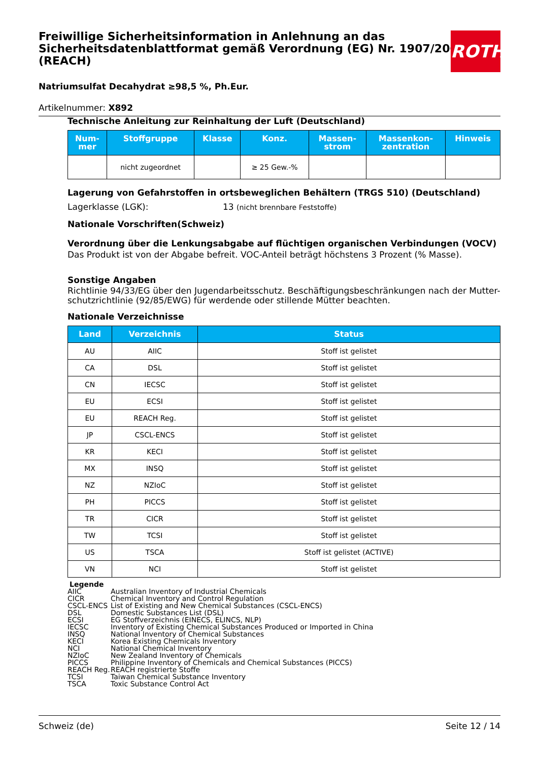Freiwillige Sicherheitsinformation in Anlehnung an das Sicherheitsdatenblattformat gemäß Verordnung (EG) Nr. 1907/2006 (REACH)
Natriumsulfat Decahydrat ≥98,5 %, Ph.Eur.
Artikelnummer: X892
ROTH
Technische Anleitung zur Reinhaltung der Luft (Deutschland)
| Num- mer | Stoffgruppe | Klasse | Konz. | Massen- strom | Massenkon- zentration | Hinweis |
| --- | --- | --- | --- | --- | --- | --- |
| | nicht zugeordnet | | ≥ 25 Gew.-% | | | |
Lagerung von Gefahrstoffen in ortsbeweglichen Behältern (TRGS 510) (Deutschland)
Lagerklasse (LGK): 13 (nicht brennbare Feststoffe)
Nationale Vorschriften(Schweiz)
Verordnung über die Lenkungsabgabe auf flüchtigen organischen Verbindungen (VOCV)
Das Produkt ist von der Abgabe befreit. VOC-Anteil beträgt höchstens 3 Prozent (% Masse).
Sonstige Angaben
Richtlinie 94/33/EG über den Jugendarbeitsschutz. Beschäftigungsbeschränkungen nach der Mutter-schutzrichtlinie (92/85/EWG) für werdende oder stillende Mütter beachten.
Nationale Verzeichnisse
| Land | Verzeichnis | Status |
| --- | --- | --- |
| AU | AIIC | Stoff ist gelistet |
| CA | DSL | Stoff ist gelistet |
| CN | IECSC | Stoff ist gelistet |
| EU | ECSI | Stoff ist gelistet |
| EU | REACH Reg. | Stoff ist gelistet |
| JP | CSCL-ENCS | Stoff ist gelistet |
| KR | KECI | Stoff ist gelistet |
| MX | INSQ | Stoff ist gelistet |
| NZ | NZIoC | Stoff ist gelistet |
| PH | PICCS | Stoff ist gelistet |
| TR | CICR | Stoff ist gelistet |
| TW | TCSI | Stoff ist gelistet |
| US | TSCA | Stoff ist gelistet (ACTIVE) |
| VN | NCI | Stoff ist gelistet |
Legende
| AIIC | Australian Inventory of Industrial Chemicals |
| CICR | Chemical Inventory and Control Regulation |
| CSCL-ENCS | List of Existing and New Chemical Substances (CSCL-ENCS) |
| DSL | Domestic Substances List (DSL) |
| ECSI | EG Stoffverzeichnis (EINECS, ELINCS, NLP) |
| IECSC | Inventory of Existing Chemical Substances Produced or Imported in China |
| INSQ | National Inventory of Chemical Substances |
| KECI | Korea Existing Chemicals Inventory |
| NCI | National Chemical Inventory |
| NZIoC | New Zealand Inventory of Chemicals |
| PICCS | Philippine Inventory of Chemicals and Chemical Substances (PICCS) |
| REACH Reg. | REACH registrierte Stoffe |
| TCSI | Taiwan Chemical Substance Inventory |
| TSCA | Toxic Substance Control Act |
Schweiz (de) Seite 12 / 14